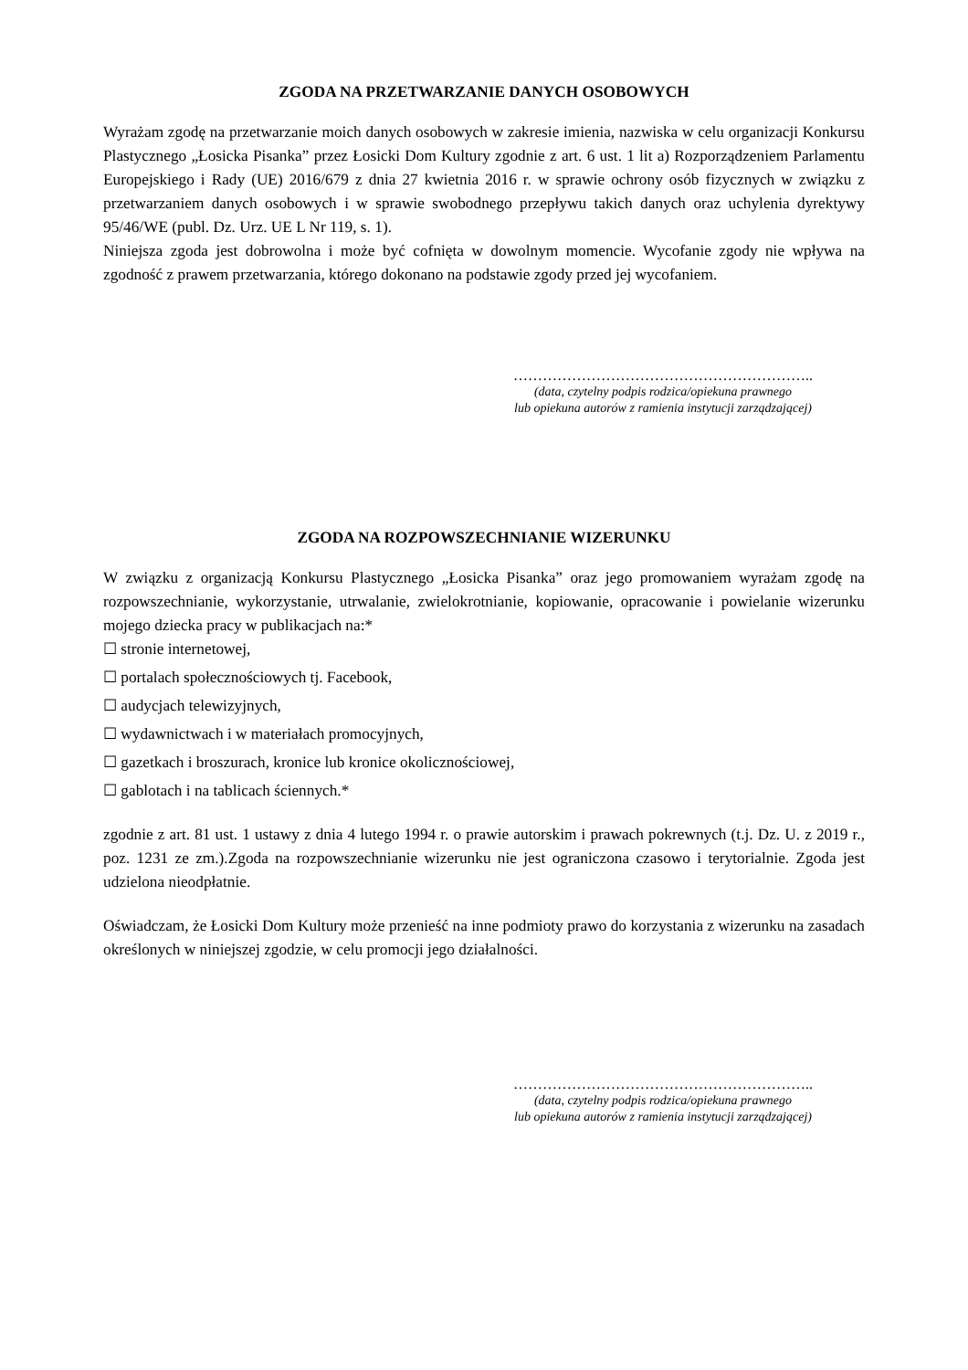ZGODA NA PRZETWARZANIE DANYCH OSOBOWYCH
Wyrażam zgodę na przetwarzanie moich danych osobowych w zakresie imienia, nazwiska w celu organizacji Konkursu Plastycznego „Łosicka Pisanka” przez Łosicki Dom Kultury zgodnie z art. 6 ust. 1 lit a) Rozporządzeniem Parlamentu Europejskiego i Rady (UE) 2016/679 z dnia 27 kwietnia 2016 r. w sprawie ochrony osób fizycznych w związku z przetwarzaniem danych osobowych i w sprawie swobodnego przepływu takich danych oraz uchylenia dyrektywy 95/46/WE (publ. Dz. Urz. UE L Nr 119, s. 1).
Niniejsza zgoda jest dobrowolna i może być cofnięta w dowolnym momencie. Wycofanie zgody nie wpływa na zgodność z prawem przetwarzania, którego dokonano na podstawie zgody przed jej wycofaniem.
……………………………………………………..
(data, czytelny podpis rodzica/opiekuna prawnego
lub opiekuna autorów z ramienia instytucji zarządzającej)
ZGODA NA ROZPOWSZECHNIANIE WIZERUNKU
W związku z organizacją Konkursu Plastycznego „Łosicka Pisanka” oraz jego promowaniem wyrażam zgodę na rozpowszechnianie, wykorzystanie, utrwalanie, zwielokrotnianie, kopiowanie, opracowanie i powielanie wizerunku mojego dziecka pracy w publikacjach na:*
☐ stronie internetowej,
☐ portalach społecznościowych tj. Facebook,
☐ audycjach telewizyjnych,
☐ wydawnictwach i w materiałach promocyjnych,
☐ gazetkach i broszurach, kronice lub kronice okolicznościowej,
☐ gablotach i na tablicach ściennych.*
zgodnie z art. 81 ust. 1 ustawy z dnia 4 lutego 1994 r. o prawie autorskim i prawach pokrewnych (t.j. Dz. U. z 2019 r., poz. 1231 ze zm.).Zgoda na rozpowszechnianie wizerunku nie jest ograniczona czasowo i terytorialnie. Zgoda jest udzielona nieodpłatnie.
Oświadczam, że Łosicki Dom Kultury może przenieść na inne podmioty prawo do korzystania z wizerunku na zasadach określonych w niniejszej zgodzie, w celu promocji jego działalności.
……………………………………………………..
(data, czytelny podpis rodzica/opiekuna prawnego
lub opiekuna autorów z ramienia instytucji zarządzającej)